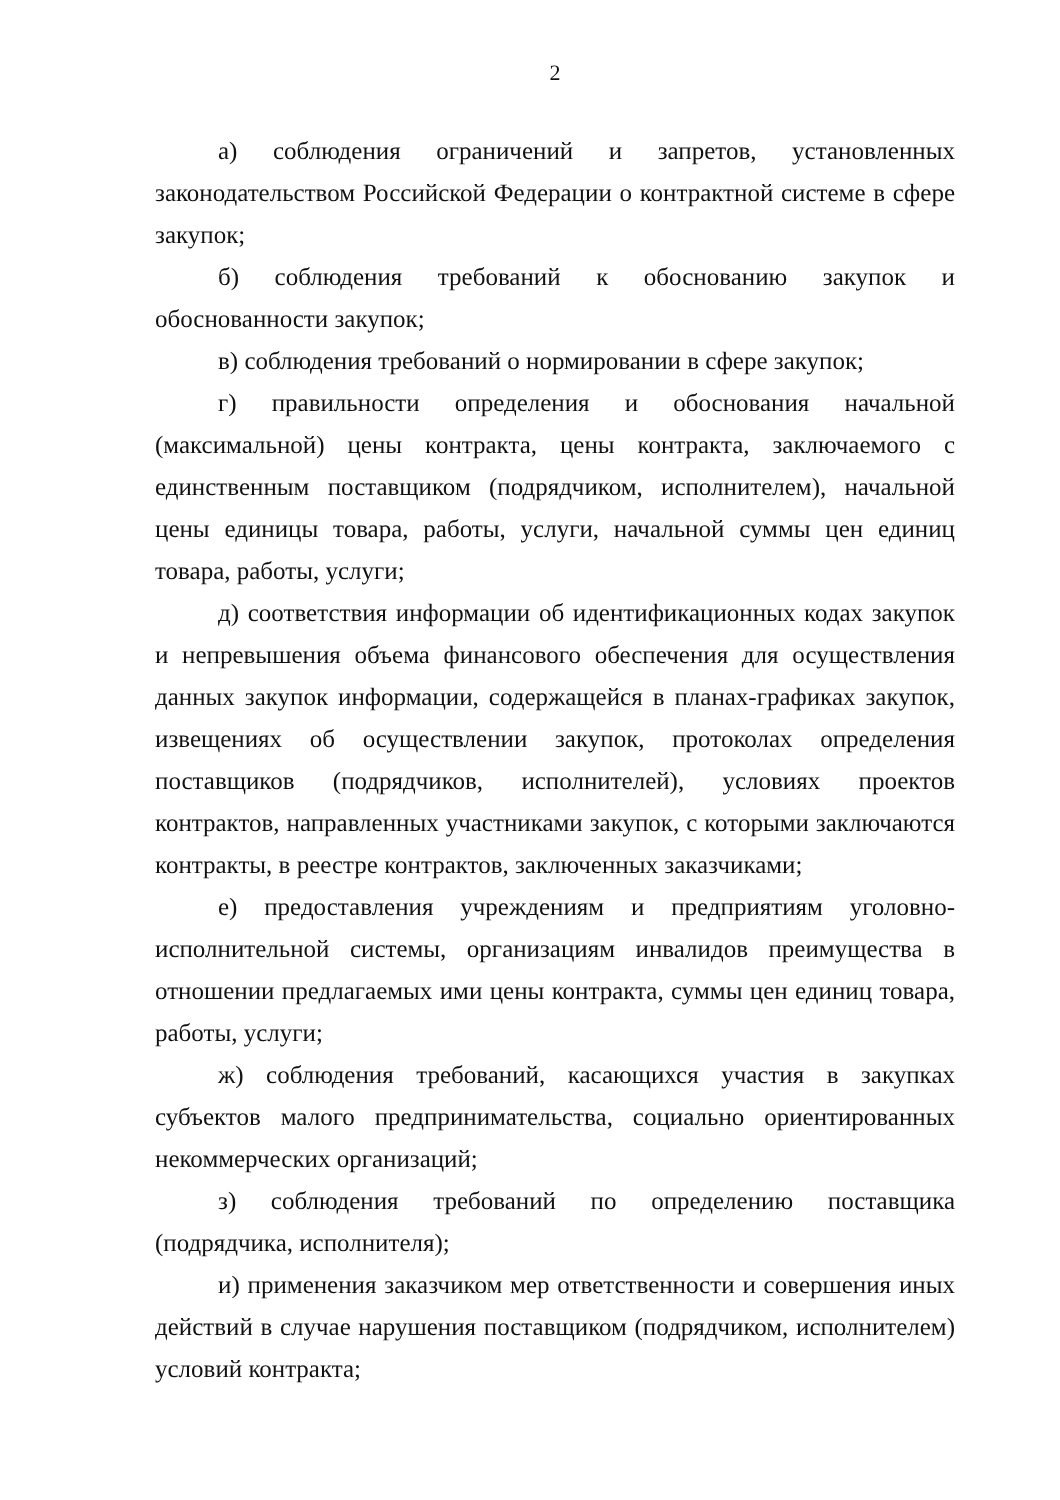2
а) соблюдения ограничений и запретов, установленных законодательством Российской Федерации о контрактной системе в сфере закупок;
б) соблюдения требований к обоснованию закупок и обоснованности закупок;
в) соблюдения требований о нормировании в сфере закупок;
г) правильности определения и обоснования начальной (максимальной) цены контракта, цены контракта, заключаемого с единственным поставщиком (подрядчиком, исполнителем), начальной цены единицы товара, работы, услуги, начальной суммы цен единиц товара, работы, услуги;
д) соответствия информации об идентификационных кодах закупок и непревышения объема финансового обеспечения для осуществления данных закупок информации, содержащейся в планах-графиках закупок, извещениях об осуществлении закупок, протоколах определения поставщиков (подрядчиков, исполнителей), условиях проектов контрактов, направленных участниками закупок, с которыми заключаются контракты, в реестре контрактов, заключенных заказчиками;
е) предоставления учреждениям и предприятиям уголовно-исполнительной системы, организациям инвалидов преимущества в отношении предлагаемых ими цены контракта, суммы цен единиц товара, работы, услуги;
ж) соблюдения требований, касающихся участия в закупках субъектов малого предпринимательства, социально ориентированных некоммерческих организаций;
з) соблюдения требований по определению поставщика (подрядчика, исполнителя);
и) применения заказчиком мер ответственности и совершения иных действий в случае нарушения поставщиком (подрядчиком, исполнителем) условий контракта;